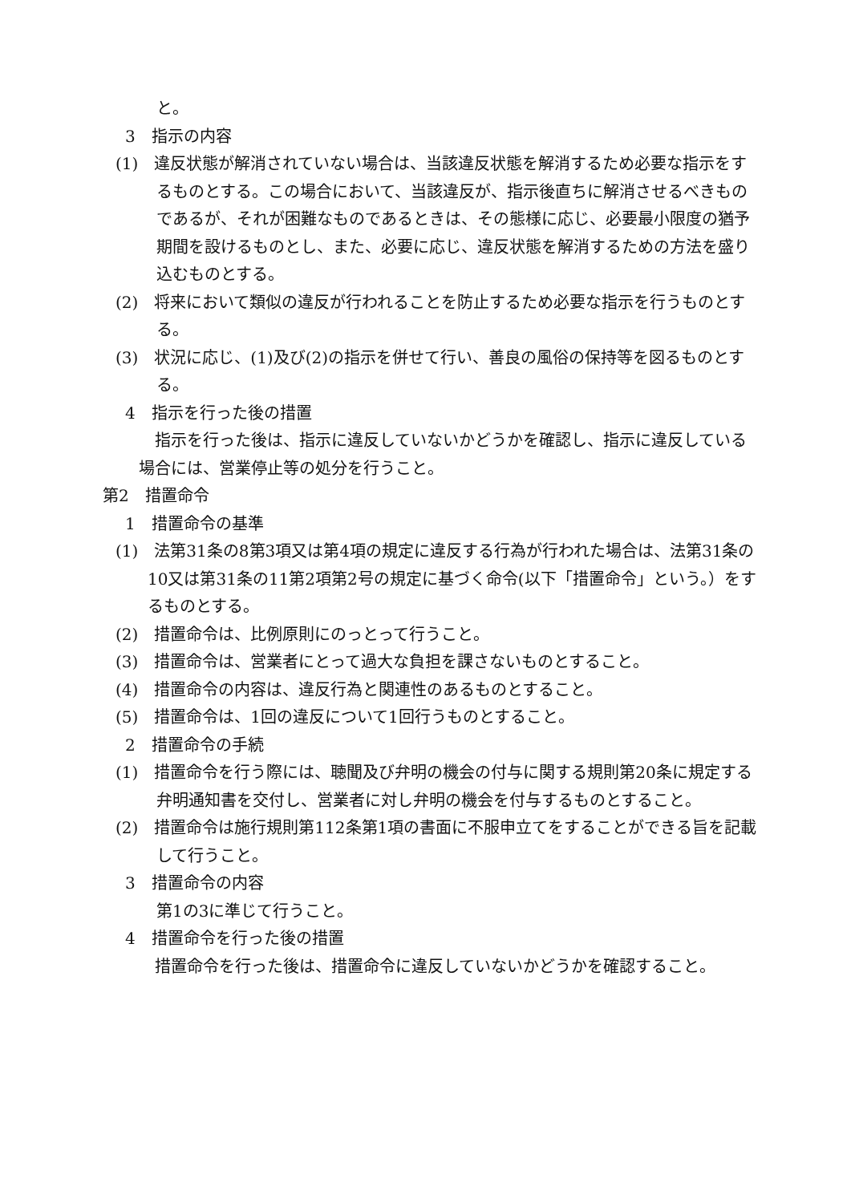と。
3　指示の内容
(1)　違反状態が解消されていない場合は、当該違反状態を解消するため必要な指示をするものとする。この場合において、当該違反が、指示後直ちに解消させるべきものであるが、それが困難なものであるときは、その態様に応じ、必要最小限度の猶予期間を設けるものとし、また、必要に応じ、違反状態を解消するための方法を盛り込むものとする。
(2)　将来において類似の違反が行われることを防止するため必要な指示を行うものとする。
(3)　状況に応じ、(1)及び(2)の指示を併せて行い、善良の風俗の保持等を図るものとする。
4　指示を行った後の措置
指示を行った後は、指示に違反していないかどうかを確認し、指示に違反している場合には、営業停止等の処分を行うこと。
第2　措置命令
1　措置命令の基準
(1)　法第31条の8第3項又は第4項の規定に違反する行為が行われた場合は、法第31条の10又は第31条の11第2項第2号の規定に基づく命令(以下「措置命令」という。）をするものとする。
(2)　措置命令は、比例原則にのっとって行うこと。
(3)　措置命令は、営業者にとって過大な負担を課さないものとすること。
(4)　措置命令の内容は、違反行為と関連性のあるものとすること。
(5)　措置命令は、1回の違反について1回行うものとすること。
2　措置命令の手続
(1)　措置命令を行う際には、聴聞及び弁明の機会の付与に関する規則第20条に規定する弁明通知書を交付し、営業者に対し弁明の機会を付与するものとすること。
(2)　措置命令は施行規則第112条第1項の書面に不服申立てをすることができる旨を記載して行うこと。
3　措置命令の内容
第1の3に準じて行うこと。
4　措置命令を行った後の措置
措置命令を行った後は、措置命令に違反していないかどうかを確認すること。